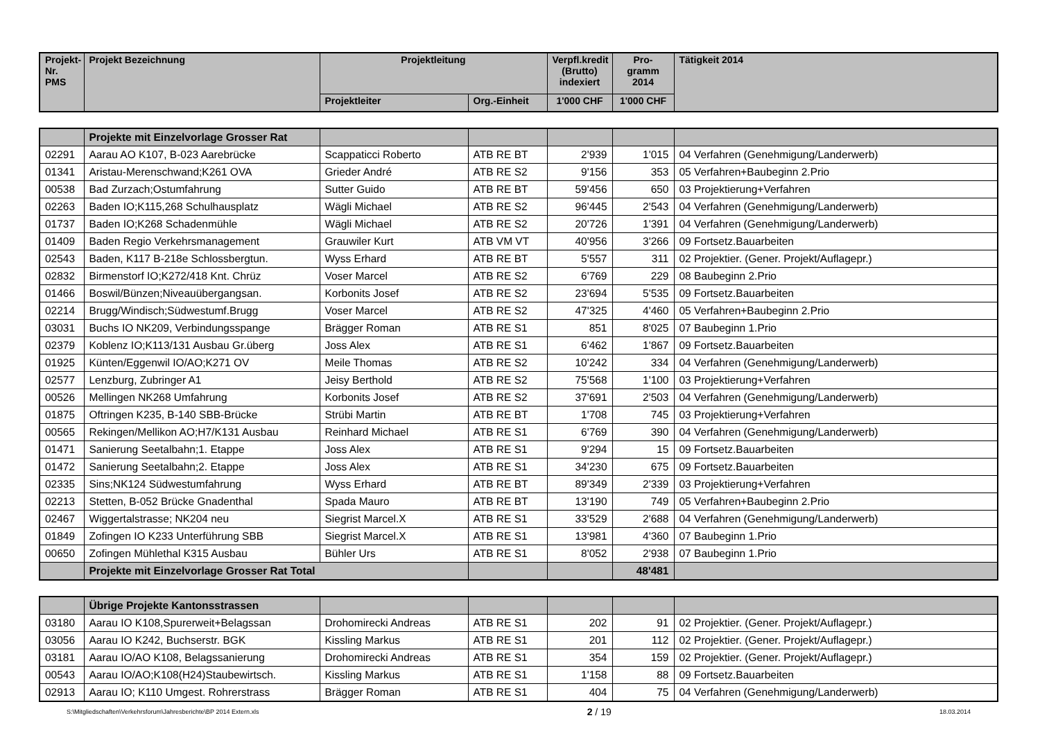| Projekt- Nr. PMS | Projekt Bezeichnung | Projektleitung | | Verpfl.kredit (Brutto) indexiert | Pro- gramm 2014 | Tätigkeit 2014 |
| --- | --- | --- | --- | --- | --- | --- |
| | | Projektleiter | Org.-Einheit | 1'000 CHF | 1'000 CHF | |
| | Projekte mit Einzelvorlage Grosser Rat | | | | | |
| 02291 | Aarau AO K107, B-023 Aarebrücke | Scappaticci Roberto | ATB RE BT | 2'939 | 1'015 | 04 Verfahren (Genehmigung/Landerwerb) |
| 01341 | Aristau-Merenschwand;K261 OVA | Grieder André | ATB RE S2 | 9'156 | 353 | 05 Verfahren+Baubeginn 2.Prio |
| 00538 | Bad Zurzach;Ostumfahrung | Sutter Guido | ATB RE BT | 59'456 | 650 | 03 Projektierung+Verfahren |
| 02263 | Baden IO;K115,268 Schulhausplatz | Wägli Michael | ATB RE S2 | 96'445 | 2'543 | 04 Verfahren (Genehmigung/Landerwerb) |
| 01737 | Baden IO;K268 Schadenmühle | Wägli Michael | ATB RE S2 | 20'726 | 1'391 | 04 Verfahren (Genehmigung/Landerwerb) |
| 01409 | Baden Regio Verkehrsmanagement | Grauwiler Kurt | ATB VM VT | 40'956 | 3'266 | 09 Fortsetz.Bauarbeiten |
| 02543 | Baden, K117 B-218e Schlossbergtun. | Wyss Erhard | ATB RE BT | 5'557 | 311 | 02 Projektier. (Gener. Projekt/Auflagepr.) |
| 02832 | Birmenstorf IO;K272/418 Knt. Chrüz | Voser Marcel | ATB RE S2 | 6'769 | 229 | 08 Baubeginn 2.Prio |
| 01466 | Boswil/Bünzen;Niveauübergangsan. | Korbonits Josef | ATB RE S2 | 23'694 | 5'535 | 09 Fortsetz.Bauarbeiten |
| 02214 | Brugg/Windisch;Südwestumf.Brugg | Voser Marcel | ATB RE S2 | 47'325 | 4'460 | 05 Verfahren+Baubeginn 2.Prio |
| 03031 | Buchs IO NK209, Verbindungsspange | Brägger Roman | ATB RE S1 | 851 | 8'025 | 07 Baubeginn 1.Prio |
| 02379 | Koblenz IO;K113/131 Ausbau Gr.überg | Joss Alex | ATB RE S1 | 6'462 | 1'867 | 09 Fortsetz.Bauarbeiten |
| 01925 | Künten/Eggenwil IO/AO;K271 OV | Meile Thomas | ATB RE S2 | 10'242 | 334 | 04 Verfahren (Genehmigung/Landerwerb) |
| 02577 | Lenzburg, Zubringer A1 | Jeisy Berthold | ATB RE S2 | 75'568 | 1'100 | 03 Projektierung+Verfahren |
| 00526 | Mellingen NK268 Umfahrung | Korbonits Josef | ATB RE S2 | 37'691 | 2'503 | 04 Verfahren (Genehmigung/Landerwerb) |
| 01875 | Oftringen K235, B-140 SBB-Brücke | Strübi Martin | ATB RE BT | 1'708 | 745 | 03 Projektierung+Verfahren |
| 00565 | Rekingen/Mellikon AO;H7/K131 Ausbau | Reinhard Michael | ATB RE S1 | 6'769 | 390 | 04 Verfahren (Genehmigung/Landerwerb) |
| 01471 | Sanierung Seetalbahn;1. Etappe | Joss Alex | ATB RE S1 | 9'294 | 15 | 09 Fortsetz.Bauarbeiten |
| 01472 | Sanierung Seetalbahn;2. Etappe | Joss Alex | ATB RE S1 | 34'230 | 675 | 09 Fortsetz.Bauarbeiten |
| 02335 | Sins;NK124 Südwestumfahrung | Wyss Erhard | ATB RE BT | 89'349 | 2'339 | 03 Projektierung+Verfahren |
| 02213 | Stetten, B-052 Brücke Gnadenthal | Spada Mauro | ATB RE BT | 13'190 | 749 | 05 Verfahren+Baubeginn 2.Prio |
| 02467 | Wiggertalstrasse; NK204 neu | Siegrist Marcel.X | ATB RE S1 | 33'529 | 2'688 | 04 Verfahren (Genehmigung/Landerwerb) |
| 01849 | Zofingen IO K233 Unterführung SBB | Siegrist Marcel.X | ATB RE S1 | 13'981 | 4'360 | 07 Baubeginn 1.Prio |
| 00650 | Zofingen Mühlethal K315 Ausbau | Bühler Urs | ATB RE S1 | 8'052 | 2'938 | 07 Baubeginn 1.Prio |
| | Projekte mit Einzelvorlage Grosser Rat Total | | | | 48'481 | |
| | Übrige Projekte Kantonsstrassen | | | | | |
| 03180 | Aarau IO K108,Spurerweit+Belagssan | Drohomirecki Andreas | ATB RE S1 | 202 | 91 | 02 Projektier. (Gener. Projekt/Auflagepr.) |
| 03056 | Aarau IO K242, Buchserstr. BGK | Kissling Markus | ATB RE S1 | 201 | 112 | 02 Projektier. (Gener. Projekt/Auflagepr.) |
| 03181 | Aarau IO/AO K108, Belagssanierung | Drohomirecki Andreas | ATB RE S1 | 354 | 159 | 02 Projektier. (Gener. Projekt/Auflagepr.) |
| 00543 | Aarau IO/AO;K108(H24)Staubewirtsch. | Kissling Markus | ATB RE S1 | 1'158 | 88 | 09 Fortsetz.Bauarbeiten |
| 02913 | Aarau IO; K110 Umgest. Rohrerstrass | Brägger Roman | ATB RE S1 | 404 | 75 | 04 Verfahren (Genehmigung/Landerwerb) |
S:\Mitgliedschaften\Verkehrsforum\Jahresberichte\BP 2014 Extern.xls 2 / 19 18.03.2014